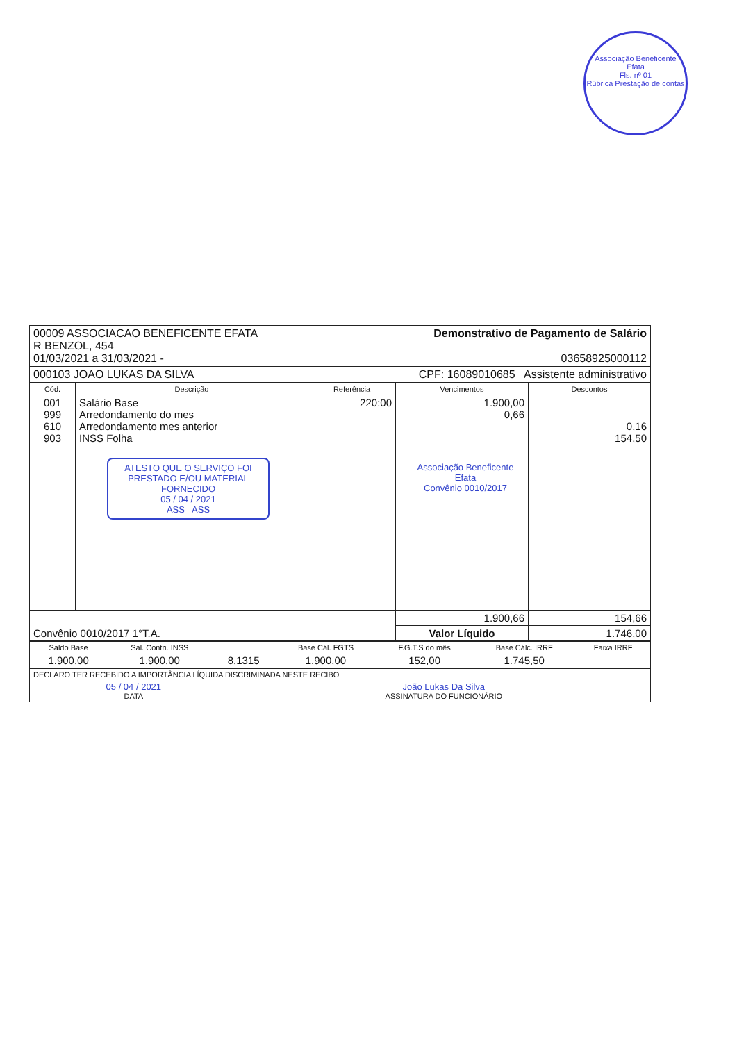Associação Beneficente Efata
Fls. nº 01
Rúbrica Prestação de contas
| 00009 ASSOCIACAO BENEFICENTE EFATA R BENZOL, 454 01/03/2021 a 31/03/2021 - | Demonstrativo de Pagamento de Salário 03658925000112 |
| 000103 JOAO LUKAS DA SILVA | CPF: 16089010685 Assistente administrativo |
| Cód. | Descrição | Referência | Vencimentos | Descontos |
| --- | --- | --- | --- | --- |
| 001 999 610 903 | Salário Base Arredondamento do mes Arredondamento mes anterior INSS Folha ATESTO QUE O SERVIÇO FOI PRESTADO E/OU MATERIAL FORNECIDO 05 / 04 / 2021 ASS ASS | 220:00 | 1.900,00 0,66 Associação Beneficente Efata Convênio 0010/2017 | 0,16 154,50 |
| Convênio 0010/2017 1°T.A. | | | 1.900,66 | 154,66 |
| | | | Valor Líquido | 1.746,00 |
| Saldo Base | Sal. Contri. INSS | | Base Cál. FGTS | F.G.T.S do mês | Base Cálc. IRRF | Faixa IRRF |
| 1.900,00 | 1.900,00 | 8,1315 | 1.900,00 | 152,00 | 1.745,50 | |
| DECLARO TER RECEBIDO A IMPORTÂNCIA LÍQUIDA DISCRIMINADA NESTE RECIBO | |
| 05 / 04 / 2021 DATA | João Lukas Da Silva ASSINATURA DO FUNCIONÁRIO |